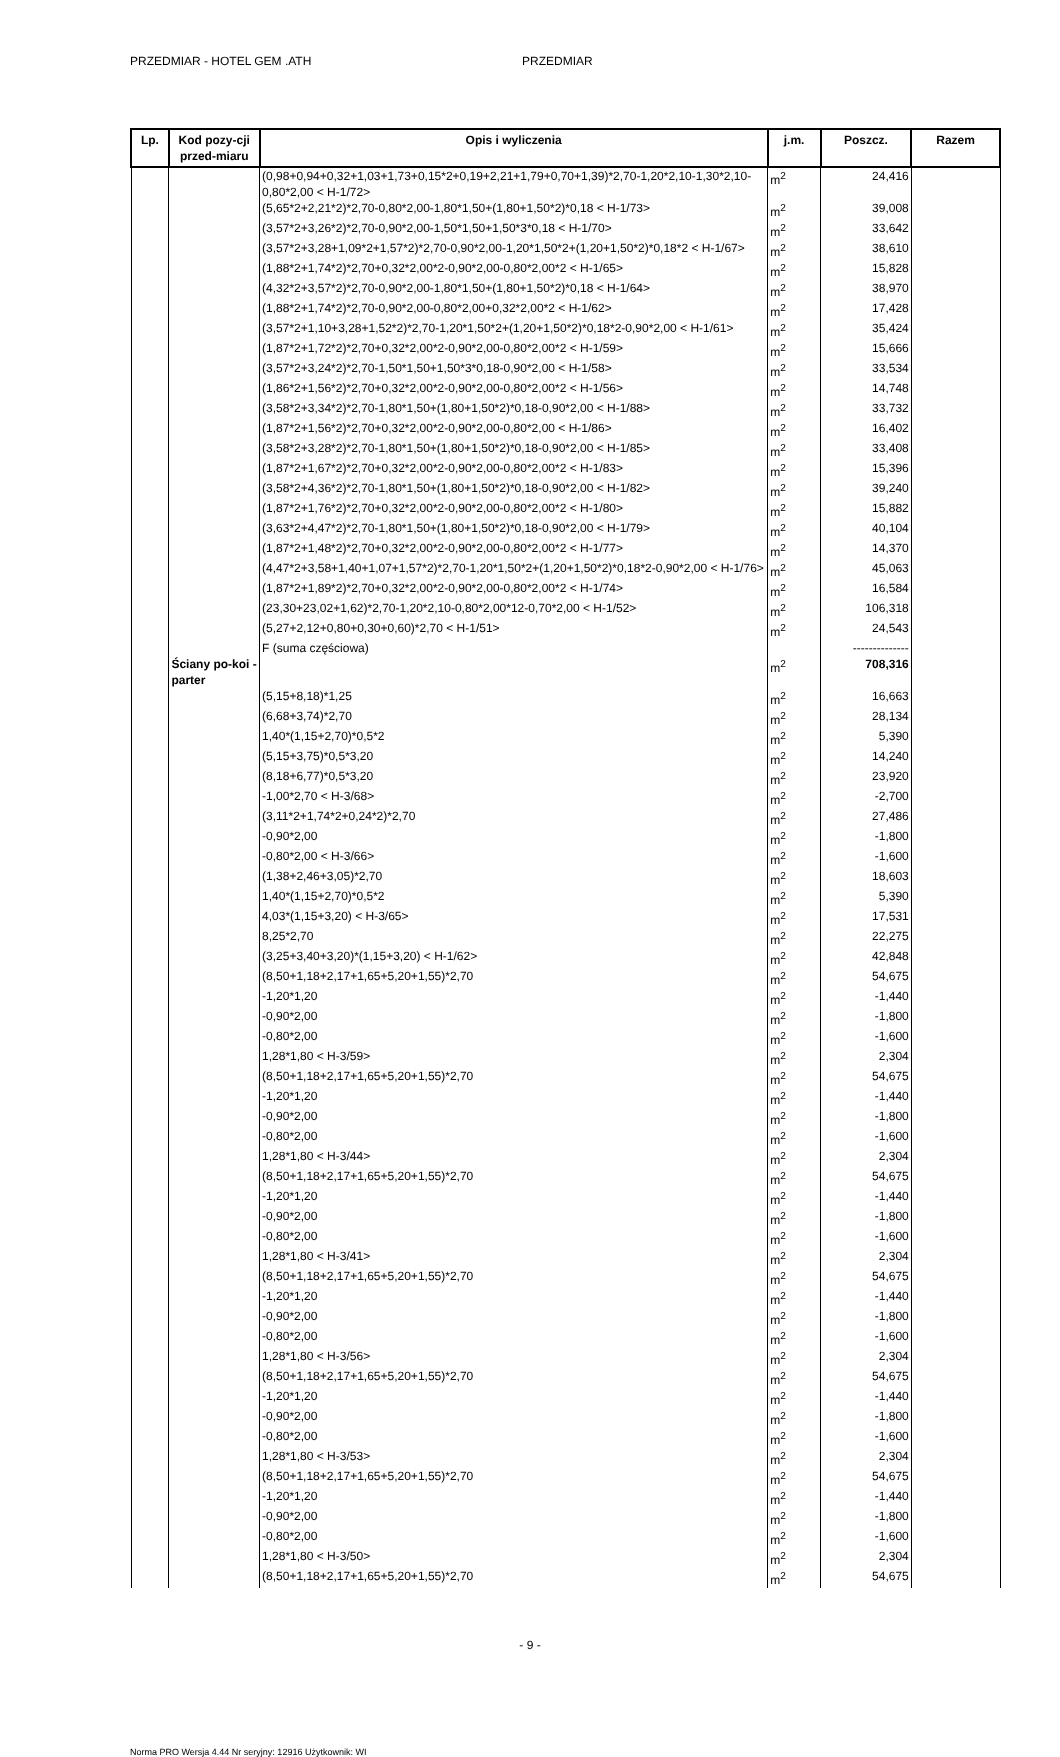PRZEDMIAR - HOTEL GEM .ATH PRZEDMIAR
| Lp. | Kod pozy-cji przed-miaru | Opis i wyliczenia | j.m. | Poszcz. | Razem |
| --- | --- | --- | --- | --- | --- |
| | | (0,98+0,94+0,32+1,03+1,73+0,15*2+0,19+2,21+1,79+0,70+1,39)*2,70-1,20*2,10-1,30*2,10-0,80*2,00 < H-1/72> | m<sup>2</sup> | 24,416 | |
| | | (5,65*2+2,21*2)*2,70-0,80*2,00-1,80*1,50+(1,80+1,50*2)*0,18 < H-1/73> | m<sup>2</sup> | 39,008 | |
| | | (3,57*2+3,26*2)*2,70-0,90*2,00-1,50*1,50+1,50*3*0,18 < H-1/70> | m<sup>2</sup> | 33,642 | |
| | | (3,57*2+3,28+1,09*2+1,57*2)*2,70-0,90*2,00-1,20*1,50*2+(1,20+1,50*2)*0,18*2 < H-1/67> | m<sup>2</sup> | 38,610 | |
| | | (1,88*2+1,74*2)*2,70+0,32*2,00*2-0,90*2,00-0,80*2,00*2 < H-1/65> | m<sup>2</sup> | 15,828 | |
| | | (4,32*2+3,57*2)*2,70-0,90*2,00-1,80*1,50+(1,80+1,50*2)*0,18 < H-1/64> | m<sup>2</sup> | 38,970 | |
| | | (1,88*2+1,74*2)*2,70-0,90*2,00-0,80*2,00+0,32*2,00*2 < H-1/62> | m<sup>2</sup> | 17,428 | |
| | | (3,57*2+1,10+3,28+1,52*2)*2,70-1,20*1,50*2+(1,20+1,50*2)*0,18*2-0,90*2,00 < H-1/61> | m<sup>2</sup> | 35,424 | |
| | | (1,87*2+1,72*2)*2,70+0,32*2,00*2-0,90*2,00-0,80*2,00*2 < H-1/59> | m<sup>2</sup> | 15,666 | |
| | | (3,57*2+3,24*2)*2,70-1,50*1,50+1,50*3*0,18-0,90*2,00 < H-1/58> | m<sup>2</sup> | 33,534 | |
| | | (1,86*2+1,56*2)*2,70+0,32*2,00*2-0,90*2,00-0,80*2,00*2 < H-1/56> | m<sup>2</sup> | 14,748 | |
| | | (3,58*2+3,34*2)*2,70-1,80*1,50+(1,80+1,50*2)*0,18-0,90*2,00 < H-1/88> | m<sup>2</sup> | 33,732 | |
| | | (1,87*2+1,56*2)*2,70+0,32*2,00*2-0,90*2,00-0,80*2,00 < H-1/86> | m<sup>2</sup> | 16,402 | |
| | | (3,58*2+3,28*2)*2,70-1,80*1,50+(1,80+1,50*2)*0,18-0,90*2,00 < H-1/85> | m<sup>2</sup> | 33,408 | |
| | | (1,87*2+1,67*2)*2,70+0,32*2,00*2-0,90*2,00-0,80*2,00*2 < H-1/83> | m<sup>2</sup> | 15,396 | |
| | | (3,58*2+4,36*2)*2,70-1,80*1,50+(1,80+1,50*2)*0,18-0,90*2,00 < H-1/82> | m<sup>2</sup> | 39,240 | |
| | | (1,87*2+1,76*2)*2,70+0,32*2,00*2-0,90*2,00-0,80*2,00*2 < H-1/80> | m<sup>2</sup> | 15,882 | |
| | | (3,63*2+4,47*2)*2,70-1,80*1,50+(1,80+1,50*2)*0,18-0,90*2,00 < H-1/79> | m<sup>2</sup> | 40,104 | |
| | | (1,87*2+1,48*2)*2,70+0,32*2,00*2-0,90*2,00-0,80*2,00*2 < H-1/77> | m<sup>2</sup> | 14,370 | |
| | | (4,47*2+3,58+1,40+1,07+1,57*2)*2,70-1,20*1,50*2+(1,20+1,50*2)*0,18*2-0,90*2,00 < H-1/76> | m<sup>2</sup> | 45,063 | |
| | | (1,87*2+1,89*2)*2,70+0,32*2,00*2-0,90*2,00-0,80*2,00*2 < H-1/74> | m<sup>2</sup> | 16,584 | |
| | | (23,30+23,02+1,62)*2,70-1,20*2,10-0,80*2,00*12-0,70*2,00 < H-1/52> | m<sup>2</sup> | 106,318 | |
| | | (5,27+2,12+0,80+0,30+0,60)*2,70 < H-1/51> | m<sup>2</sup> | 24,543 | |
| | | F (suma częściowa) | | -------------- | |
| | Ściany po-koi - parter | | m<sup>2</sup> | 708,316 | |
| | | (5,15+8,18)*1,25 | m<sup>2</sup> | 16,663 | |
| | | (6,68+3,74)*2,70 | m<sup>2</sup> | 28,134 | |
| | | 1,40*(1,15+2,70)*0,5*2 | m<sup>2</sup> | 5,390 | |
| | | (5,15+3,75)*0,5*3,20 | m<sup>2</sup> | 14,240 | |
| | | (8,18+6,77)*0,5*3,20 | m<sup>2</sup> | 23,920 | |
| | | -1,00*2,70 < H-3/68> | m<sup>2</sup> | -2,700 | |
| | | (3,11*2+1,74*2+0,24*2)*2,70 | m<sup>2</sup> | 27,486 | |
| | | -0,90*2,00 | m<sup>2</sup> | -1,800 | |
| | | -0,80*2,00 < H-3/66> | m<sup>2</sup> | -1,600 | |
| | | (1,38+2,46+3,05)*2,70 | m<sup>2</sup> | 18,603 | |
| | | 1,40*(1,15+2,70)*0,5*2 | m<sup>2</sup> | 5,390 | |
| | | 4,03*(1,15+3,20) < H-3/65> | m<sup>2</sup> | 17,531 | |
| | | 8,25*2,70 | m<sup>2</sup> | 22,275 | |
| | | (3,25+3,40+3,20)*(1,15+3,20) < H-1/62> | m<sup>2</sup> | 42,848 | |
| | | (8,50+1,18+2,17+1,65+5,20+1,55)*2,70 | m<sup>2</sup> | 54,675 | |
| | | -1,20*1,20 | m<sup>2</sup> | -1,440 | |
| | | -0,90*2,00 | m<sup>2</sup> | -1,800 | |
| | | -0,80*2,00 | m<sup>2</sup> | -1,600 | |
| | | 1,28*1,80 < H-3/59> | m<sup>2</sup> | 2,304 | |
| | | (8,50+1,18+2,17+1,65+5,20+1,55)*2,70 | m<sup>2</sup> | 54,675 | |
| | | -1,20*1,20 | m<sup>2</sup> | -1,440 | |
| | | -0,90*2,00 | m<sup>2</sup> | -1,800 | |
| | | -0,80*2,00 | m<sup>2</sup> | -1,600 | |
| | | 1,28*1,80 < H-3/44> | m<sup>2</sup> | 2,304 | |
| | | (8,50+1,18+2,17+1,65+5,20+1,55)*2,70 | m<sup>2</sup> | 54,675 | |
| | | -1,20*1,20 | m<sup>2</sup> | -1,440 | |
| | | -0,90*2,00 | m<sup>2</sup> | -1,800 | |
| | | -0,80*2,00 | m<sup>2</sup> | -1,600 | |
| | | 1,28*1,80 < H-3/41> | m<sup>2</sup> | 2,304 | |
| | | (8,50+1,18+2,17+1,65+5,20+1,55)*2,70 | m<sup>2</sup> | 54,675 | |
| | | -1,20*1,20 | m<sup>2</sup> | -1,440 | |
| | | -0,90*2,00 | m<sup>2</sup> | -1,800 | |
| | | -0,80*2,00 | m<sup>2</sup> | -1,600 | |
| | | 1,28*1,80 < H-3/56> | m<sup>2</sup> | 2,304 | |
| | | (8,50+1,18+2,17+1,65+5,20+1,55)*2,70 | m<sup>2</sup> | 54,675 | |
| | | -1,20*1,20 | m<sup>2</sup> | -1,440 | |
| | | -0,90*2,00 | m<sup>2</sup> | -1,800 | |
| | | -0,80*2,00 | m<sup>2</sup> | -1,600 | |
| | | 1,28*1,80 < H-3/53> | m<sup>2</sup> | 2,304 | |
| | | (8,50+1,18+2,17+1,65+5,20+1,55)*2,70 | m<sup>2</sup> | 54,675 | |
| | | -1,20*1,20 | m<sup>2</sup> | -1,440 | |
| | | -0,90*2,00 | m<sup>2</sup> | -1,800 | |
| | | -0,80*2,00 | m<sup>2</sup> | -1,600 | |
| | | 1,28*1,80 < H-3/50> | m<sup>2</sup> | 2,304 | |
| | | (8,50+1,18+2,17+1,65+5,20+1,55)*2,70 | m<sup>2</sup> | 54,675 | |
- 9 -
Norma PRO Wersja 4.44 Nr seryjny: 12916 Użytkownik: WI